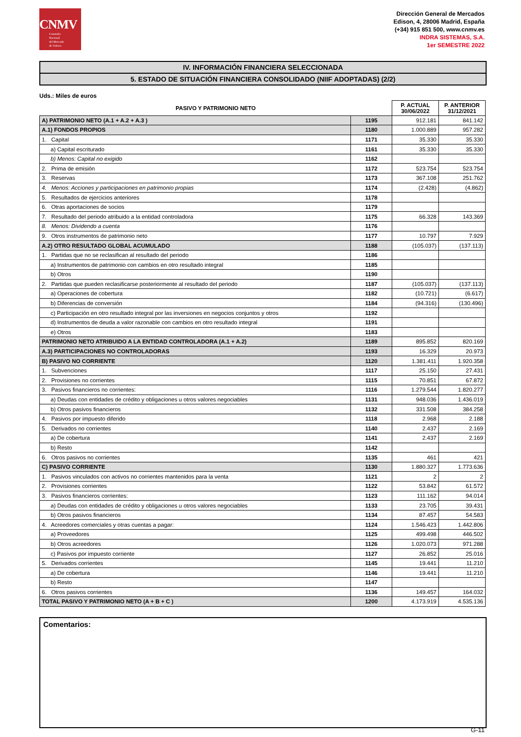CNMV
Comisión
Nacional
del Mercado
de Valores
Dirección General de Mercados
Edison, 4, 28006 Madrid, España
(+34) 915 851 500, www.cnmv.es
INDRA SISTEMAS, S.A.
1er SEMESTRE 2022
IV. INFORMACIÓN FINANCIERA SELECCIONADA
5. ESTADO DE SITUACIÓN FINANCIERA CONSOLIDADO (NIIF ADOPTADAS) (2/2)
Uds.: Miles de euros
| PASIVO Y PATRIMONIO NETO | | P. ACTUAL 30/06/2022 | P. ANTERIOR 31/12/2021 |
| --- | --- | --- | --- |
| A) PATRIMONIO NETO (A.1 + A.2 + A.3 ) | 1195 | 912.181 | 841.142 |
| A.1) FONDOS PROPIOS | 1180 | 1.000.889 | 957.282 |
| 1. Capital | 1171 | 35.330 | 35.330 |
| a) Capital escriturado | 1161 | 35.330 | 35.330 |
| b) Menos: Capital no exigido | 1162 | | |
| 2. Prima de emisión | 1172 | 523.754 | 523.754 |
| 3. Reservas | 1173 | 367.108 | 251.762 |
| 4. Menos: Acciones y participaciones en patrimonio propias | 1174 | (2.428) | (4.862) |
| 5. Resultados de ejercicios anteriores | 1178 | | |
| 6. Otras aportaciones de socios | 1179 | | |
| 7. Resultado del periodo atribuido a la entidad controladora | 1175 | 66.328 | 143.369 |
| 8. Menos: Dividendo a cuenta | 1176 | | |
| 9. Otros instrumentos de patrimonio neto | 1177 | 10.797 | 7.929 |
| A.2) OTRO RESULTADO GLOBAL ACUMULADO | 1188 | (105.037) | (137.113) |
| 1. Partidas que no se reclasifican al resultado del periodo | 1186 | | |
| a) Instrumentos de patrimonio con cambios en otro resultado integral | 1185 | | |
| b) Otros | 1190 | | |
| 2. Partidas que pueden reclasificarse posteriormente al resultado del periodo | 1187 | (105.037) | (137.113) |
| a) Operaciones de cobertura | 1182 | (10.721) | (6.617) |
| b) Diferencias de conversión | 1184 | (94.316) | (130.496) |
| c) Participación en otro resultado integral por las inversiones en negocios conjuntos y otros | 1192 | | |
| d) Instrumentos de deuda a valor razonable con cambios en otro resultado integral | 1191 | | |
| e) Otros | 1183 | | |
| PATRIMONIO NETO ATRIBUIDO A LA ENTIDAD CONTROLADORA (A.1 + A.2) | 1189 | 895.852 | 820.169 |
| A.3) PARTICIPACIONES NO CONTROLADORAS | 1193 | 16.329 | 20.973 |
| B) PASIVO NO CORRIENTE | 1120 | 1.381.411 | 1.920.358 |
| 1. Subvenciones | 1117 | 25.150 | 27.431 |
| 2. Provisiones no corrientes | 1115 | 70.851 | 67.872 |
| 3. Pasivos financieros no corrientes: | 1116 | 1.279.544 | 1.820.277 |
| a) Deudas con entidades de crédito y obligaciones u otros valores negociables | 1131 | 948.036 | 1.436.019 |
| b) Otros pasivos financieros | 1132 | 331.508 | 384.258 |
| 4. Pasivos por impuesto diferido | 1118 | 2.968 | 2.188 |
| 5. Derivados no corrientes | 1140 | 2.437 | 2.169 |
| a) De cobertura | 1141 | 2.437 | 2.169 |
| b) Resto | 1142 | | |
| 6. Otros pasivos no corrientes | 1135 | 461 | 421 |
| C) PASIVO CORRIENTE | 1130 | 1.880.327 | 1.773.636 |
| 1. Pasivos vinculados con activos no corrientes mantenidos para la venta | 1121 | 2 | 2 |
| 2. Provisiones corrientes | 1122 | 53.842 | 61.572 |
| 3. Pasivos financieros corrientes: | 1123 | 111.162 | 94.014 |
| a) Deudas con entidades de crédito y obligaciones u otros valores negociables | 1133 | 23.705 | 39.431 |
| b) Otros pasivos financieros | 1134 | 87.457 | 54.583 |
| 4. Acreedores comerciales y otras cuentas a pagar: | 1124 | 1.546.423 | 1.442.806 |
| a) Proveedores | 1125 | 499.498 | 446.502 |
| b) Otros acreedores | 1126 | 1.020.073 | 971.288 |
| c) Pasivos por impuesto corriente | 1127 | 26.852 | 25.016 |
| 5. Derivados corrientes | 1145 | 19.441 | 11.210 |
| a) De cobertura | 1146 | 19.441 | 11.210 |
| b) Resto | 1147 | | |
| 6. Otros pasivos corrientes | 1136 | 149.457 | 164.032 |
| TOTAL PASIVO Y PATRIMONIO NETO (A + B + C ) | 1200 | 4.173.919 | 4.535.136 |
Comentarios:
G-11